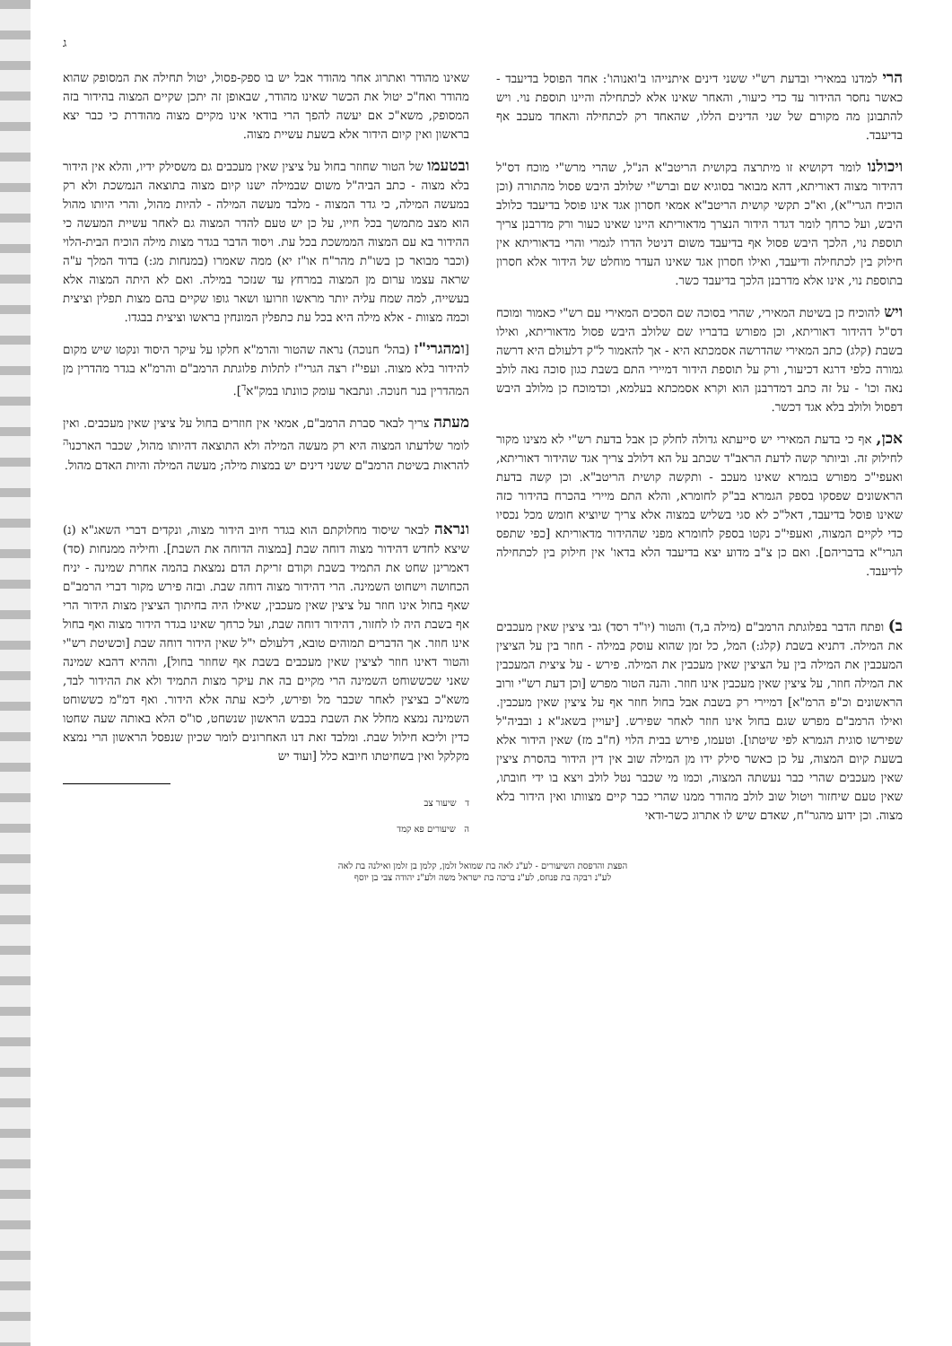ג
הרי למדנו במאירי ובדעת רש"י ששני דינים איתנייהו ב'ואנוהו': אחד הפוסל בדיעבד - כאשר נחסר ההידור עד כדי כיעור, והאחר שאינו אלא לכתחילה והיינו תוספת נוי. ויש להתבונן מה מקורם של שני הדינים הללו, שהאחד רק לכתחילה והאחד מעכב אף בדיעבד.
ויכולנו לומר דקושיא זו מיתרצה בקושית הריטב"א הנ"ל, שהרי מרש"י מוכח דס"ל דהידור מצוה דאוריתא, דהא מבואר בסוגיא שם וברש"י שלולב היבש פסול מהתורה (וכן הוכיח הגרי"א), וא"כ תקשי קושית הריטב"א אמאי חסרון אגד אינו פוסל בדיעבד כלולב היבש, ועל כרחך לומר דגדר הידור הנצרך מדאוריתא היינו שאינו כעור ורק מדרבנן צריך תוספת נוי, הלכך היבש פסול אף בדיעבד משום דניטל הדרו לגמרי והרי בדאוריתא אין חילוק בין לכתחילה ודיעבד, ואילו חסרון אגד שאינו העדר מוחלט של הידור אלא חסרון בתוספת נוי, אינו אלא מדרבנן הלכך בדיעבד כשר.
ויש להוכיח כן בשיטת המאירי, שהרי בסוכה שם הסכים המאירי עם רש"י כאמור ומוכח דס"ל דהידור דאוריתא, וכן מפורש בדבריו שם שלולב היבש פסול מדאוריתא, ואילו בשבת (קלג) כתב המאירי שהדרשה אסמכתא היא - אך להאמור ל"ק דלעולם היא דרשה גמורה כלפי דרגא דכיעור, ורק על תוספת הידור דמיירי התם בשבת כגון סוכה נאה לולב נאה וכו' - על זה כתב דמדרבנן הוא וקרא אסמכתא בעלמא, וכדמוכח כן מלולב היבש דפסול ולולב בלא אגד דכשר.
אכן, אף כי בדעת המאירי יש סייעתא גדולה לחלק כן אבל בדעת רש"י לא מצינו מקור לחילוק זה. וביותר קשה לדעת הראב"ד שכתב על הא דלולב צריך אגד שהידור דאוריתא, ואעפי"כ מפורש בגמרא שאינו מעכב - ותקשה קושית הריטב"א. וכן קשה בדעת הראשונים שפסקו בספק הגמרא בב"ק לחומרא, והלא התם מיירי בהכרח בהידור כזה שאינו פוסל בדיעבד, דאל"כ לא סגי בשליש במצוה אלא צריך שיוציא חומש מכל נכסיו כדי לקיים המצוה, ואעפי"כ נקטו בספק לחומרא מפני שההידור מדאוריתא [כפי שתפס הגרי"א בדבריהם]. ואם כן צ"ב מדוע יצא בדיעבד הלא בדאו' אין חילוק בין לכתחילה לדיעבד.
ב) ופתח הדבר בפלוגתת הרמב"ם (מילה ב,ד) והטור (יו"ד רסד) גבי ציצין שאין מעכבים את המילה. דתניא בשבת (קלג:) המל, כל זמן שהוא עוסק במילה - חוזר בין על הציצין המעכבין את המילה בין על הציצין שאין מעכבין את המילה. פירש - על ציצית המעכבין את המילה חוזר, על ציצין שאין מעכבין אינו חוזר. והנה הטור מפרש [וכן דעת רש"י ורוב הראשונים וכ"פ הרמ"א] דמיירי רק בשבת אבל בחול חוזר אף על ציצין שאין מעכבין. ואילו הרמב"ם מפרש שגם בחול אינו חוזר לאחר שפירש. [יעויין בשאג"א נ ובביה"ל שפירשו סוגית הגמרא לפי שיטתו]. וטעמו, פירש בבית הלוי (ח"ב מז) שאין הידור אלא בשעת קיום המצוה, על כן כאשר סילק ידו מן המילה שוב אין דין הידור בהסרת ציצין שאין מעכבים שהרי כבר נעשתה המצוה, וכמו מי שכבר נטל לולב ויצא בו ידי חובתו, שאין טעם שיחזור ויטול שוב לולב מהודר ממנו שהרי כבר קיים מצוותו ואין הידור בלא מצוה. וכן ידוע מהגר"ח, שאדם שיש לו אתרוג כשר-ודאי
שאינו מהודר ואתרוג אחר מהודר אבל יש בו ספק-פסול, יטול תחילה את המסופק שהוא מהודר ואח"כ יטול את הכשר שאינו מהודר, שבאופן זה יתכן שקיים המצוה בהידור בזה המסופק, משא"כ אם יעשה להפך הרי בודאי אינו מקיים מצוה מהודרת כי כבר יצא בראשון ואין קיום הידור אלא בשעת עשיית מצוה.
ובטעמו של הטור שחוזר בחול על ציצין שאין מעכבים גם משסילק ידיו, והלא אין הידור בלא מצוה - כתב הביה"ל משום שבמילה ישנו קיום מצוה בתוצאה הנמשכת ולא רק במעשה המילה, כי גדר המצוה - מלבד מעשה המילה - להיות מהול, והרי היותו מהול הוא מצב מתמשך בכל חייו, על כן יש טעם להדר המצוה גם לאחר עשיית המעשה כי ההידור בא עם המצוה הממשכת בכל עת. ויסוד הדבר בגדר מצות מילה הוכיח הבית-הלוי (וכבר מבואר כן בשו"ת מהר"ח או"ז יא) ממה שאמרו (במנחות מג:) בדוד המלך ע"ה שראה עצמו ערום מן המצוה במרחץ עד שנזכר במילה. ואם לא היתה המצוה אלא בעשייה, למה שמח עליה יותר מראשו וזרועו ושאר גופו שקיים בהם מצות תפלין וציצית וכמה מצוות - אלא מילה היא בכל עת כתפלין המונחין בראשו וציצית בבגדו.
[ומהגרי"ז (בהל' חנוכה) נראה שהטור והרמ"א חלקו על עיקר היסוד ונקטו שיש מקום להידור בלא מצוה. ועפי"ז רצה הגרי"ז לתלות פלוגתת הרמב"ם והרמ"א בגדר מהדרין מן המהדרין בנר חנוכה. ונתבאר עומק כוונתו במק"א<sup>ד</sup>].
מעתה צריך לבאר סברת הרמב"ם, אמאי אין חוזרים בחול על ציצין שאין מעכבים. ואין לומר שלדעתו המצוה היא רק מעשה המילה ולא התוצאה דהיותו מהול, שכבר הארכנו<sup>ה</sup> להראות בשיטת הרמב"ם ששני דינים יש במצות מילה; מעשה המילה והיות האדם מהול.
ונראה לבאר שיסוד מחלוקתם הוא בגדר חיוב הידור מצוה, ונקדים דברי השאג"א (נ) שיצא לחדש דהידור מצוה דוחה שבת [במצוה הדוחה את השבת]. וחיליה ממנחות (סד) דאמרינן שחט את התמיד בשבת וקודם זריקת הדם נמצאת בהמה אחרת שמינה - יניח הכחושה וישחוט השמינה. הרי דהידור מצוה דוחה שבת. ובזה פירש מקור דברי הרמב"ם שאף בחול אינו חוזר על ציצין שאין מעכבין, שאילו היה בחיתוך הציצין מצות הידור הרי אף בשבת היה לו לחזור, דהידור דוחה שבת, ועל כרחך שאינו בגדר הידור מצוה ואף בחול אינו חוזר. אך הדברים תמוהים טובא, דלעולם י"ל שאין הידור דוחה שבת [וכשיטת רש"י והטור דאינו חוזר לציצין שאין מעכבים בשבת אף שחוזר בחול], וההיא דהבא שמינה שאני שכששוחט השמינה הרי מקיים בה את עיקר מצות התמיד ולא את ההידור לבד, משא"כ בציצין לאחר שכבר מל ופירש, ליכא עתה אלא הידור. ואף דמ"מ כששוחט השמינה נמצא מחלל את השבת בכבש הראשון שנשחט, סו"ס הלא באותה שעה שחטו כדין וליכא חילול שבת. ומלבד זאת דנו האחרונים לומר שכיון שנפסל הראשון הרי נמצא מקלקל ואין בשחיטתו חיובא כלל [ועוד יש
ד שיעור צב
ה שיעורים פא קמד
הפצת והדפסת השיעורים - לע"נ לאה בת שמואל זלמן, קלמן בן זלמן ואילנה בת לאה
לע"נ רבקה בת פנחס, לע"נ ברכה בת ישראל משה ולע"נ יהודה צבי בן יוסף